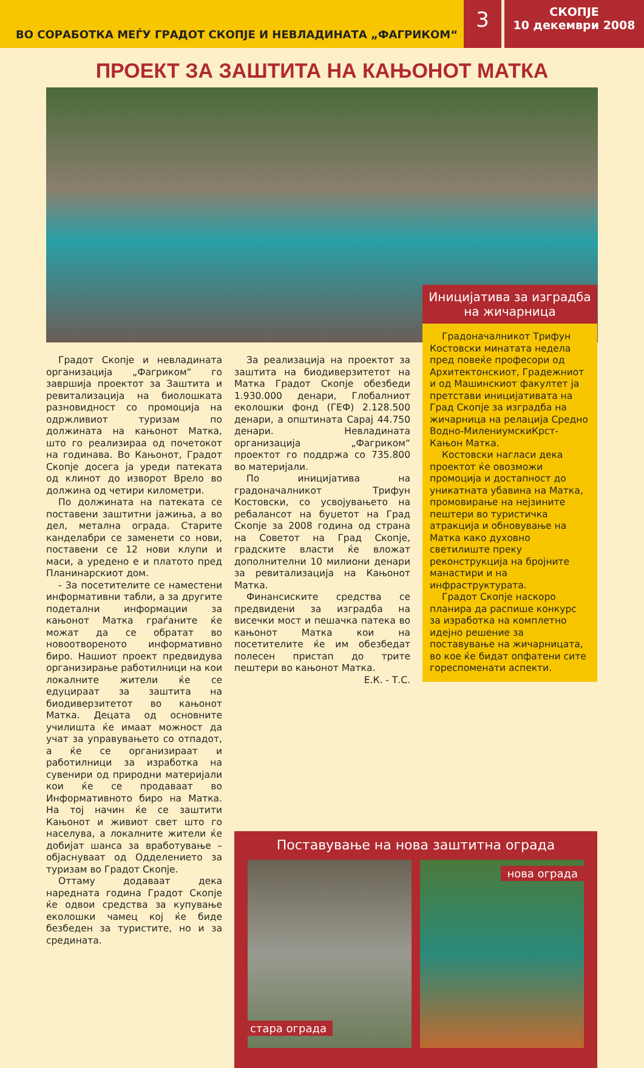ВО СОРАБОТКА МЕЃУ ГРАДОТ СКОПЈЕ И НЕВЛАДИНАТА „ФАГРИКОМ“
3
СКОПЈЕ
10 декември 2008
ПРОЕКТ ЗА ЗАШТИТА НА КАЊОНОТ МАТКА
Градот Скопје и невладината организација „Фагриком“ го завршија проектот за Заштита и ревитализација на биолошката разновидност со промоција на одржливиот туризам по должината на кањонот Матка, што го реализираа од почетокот на годинава. Во Кањонот, Градот Скопје досега ја уреди патеката од клинот до изворот Врело во должина од четири километри.
По должината на патеката се поставени заштитни јажиња, а во дел, метална ограда. Старите канделабри се заменети со нови, поставени се 12 нови клупи и маси, а уредено е и платото пред Планинарскиот дом.
- За посетителите се наместени информативни табли, а за другите подетални информации за кањонот Матка граѓаните ќе можат да се обратат во новоотвореното информативно биро. Нашиот проект предвидува организирање работилници на кои локалните жители ќе се едуцираат за заштита на биодиверзитетот во кањонот Матка. Децата од основните училишта ќе имаат можност да учат за управувањето со отпадот, а ќе се организираат и работилници за изработка на сувенири од природни материјали кои ќе се продаваат во Информативното биро на Матка. На тој начин ќе се заштити Кањонот и живиот свет што го населува, а локалните жители ќе добијат шанса за вработување – објаснуваат од Одделението за туризам во Градот Скопје.
Оттаму додаваат дека наредната година Градот Скопје ќе одвои средства за купување еколошки чамец кој ќе биде безбеден за туристите, но и за средината.
За реализација на проектот за заштита на биодиверзитетот на Матка Градот Скопје обезбеди 1.930.000 денари, Глобалниот еколошки фонд (ГЕФ) 2.128.500 денари, а општината Сарај 44.750 денари. Невладината организација „Фагриком“ проектот го поддржа со 735.800 во материјали.
По иницијатива на градоначалникот Трифун Костовски, со усвојувањето на ребалансот на буџетот на Град Скопје за 2008 година од страна на Советот на Град Скопје, градските власти ќе вложат дополнителни 10 милиони денари за ревитализација на Кањонот Матка.
Финансиските средства се предвидени за изградба на висечки мост и пешачка патека во кањонот Матка кои на посетителите ќе им обезбедат полесен пристап до трите пештери во кањонот Матка.
Е.К. - Т.С.
Иницијатива за изградба на жичарница
Градоначалникот Трифун Костовски минатата недела пред повеќе професори од Архитектонскиот, Градежниот и од Машинскиот факултет ја претстави иницијативата на Град Скопје за изградба на жичарница на релација Средно Водно-МилениумскиКрст-Кањон Матка.
Костовски нагласи дека проектот ќе овозможи промоција и достапност до уникатната убавина на Матка, промовирање на нејзините пештери во туристичка атракција и обновување на Матка како духовно светилиште преку реконструкција на бројните манастири и на инфраструктурата.
Градот Скопје наскоро планира да распише конкурс за изработка на комплетно идејно решение за поставување на жичарницата, во кое ќе бидат опфатени сите гореспоменати аспекти.
Поставување на нова заштитна ограда
стара ограда
нова ограда